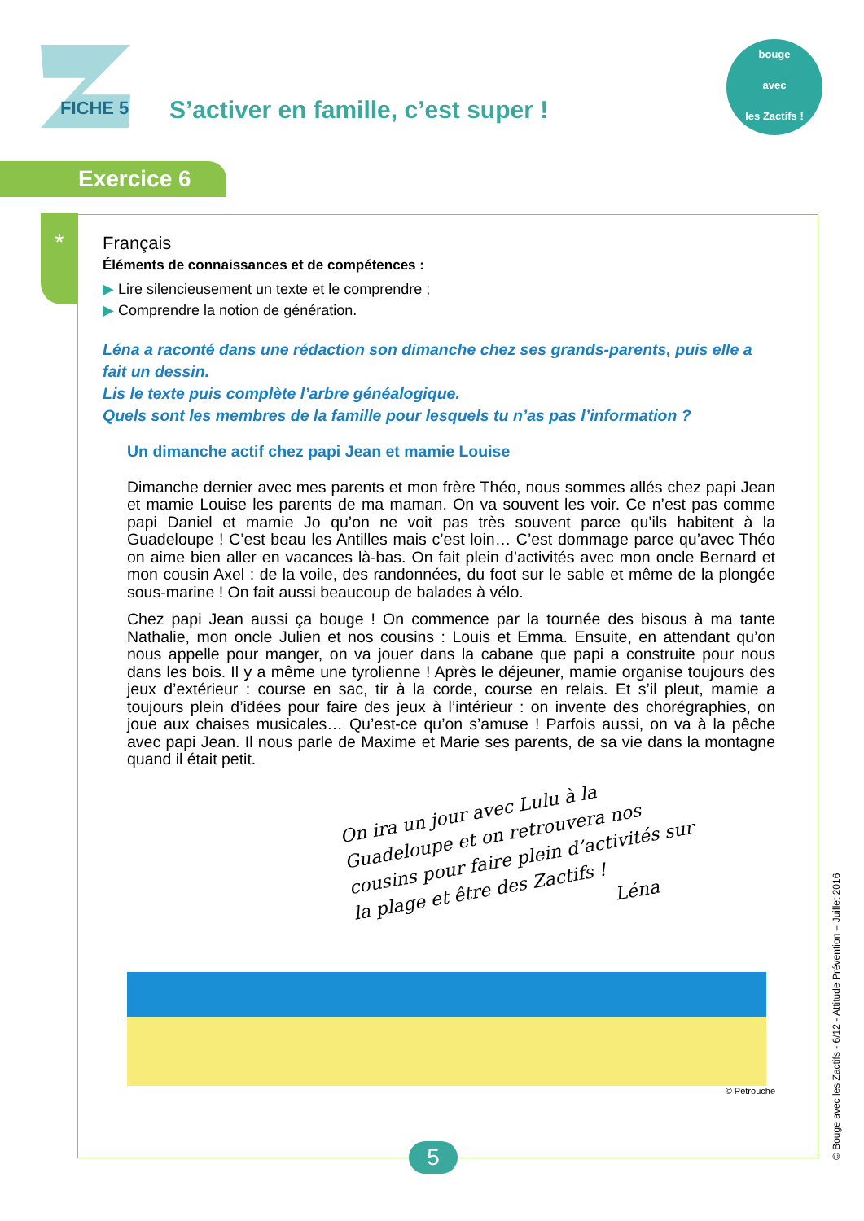FICHE 5
S’activer en famille, c’est super !
bouge
avec
les Zactifs !
Exercice 6
*
Français
Éléments de connaissances et de compétences :
▶ Lire silencieusement un texte et le comprendre ;
▶ Comprendre la notion de génération.
Léna a raconté dans une rédaction son dimanche chez ses grands-parents, puis elle a fait un dessin.
Lis le texte puis complète l’arbre généalogique.
Quels sont les membres de la famille pour lesquels tu n’as pas l’information ?
Un dimanche actif chez papi Jean et mamie Louise
Dimanche dernier avec mes parents et mon frère Théo, nous sommes allés chez papi Jean et mamie Louise les parents de ma maman. On va souvent les voir. Ce n’est pas comme papi Daniel et mamie Jo qu’on ne voit pas très souvent parce qu’ils habitent à la Guadeloupe ! C’est beau les Antilles mais c’est loin… C’est dommage parce qu’avec Théo on aime bien aller en vacances là-bas. On fait plein d’activités avec mon oncle Bernard et mon cousin Axel : de la voile, des randonnées, du foot sur le sable et même de la plongée sous-marine ! On fait aussi beaucoup de balades à vélo.
Chez papi Jean aussi ça bouge ! On commence par la tournée des bisous à ma tante Nathalie, mon oncle Julien et nos cousins : Louis et Emma. Ensuite, en attendant qu’on nous appelle pour manger, on va jouer dans la cabane que papi a construite pour nous dans les bois. Il y a même une tyrolienne ! Après le déjeuner, mamie organise toujours des jeux d’extérieur : course en sac, tir à la corde, course en relais. Et s’il pleut, mamie a toujours plein d’idées pour faire des jeux à l’intérieur : on invente des chorégraphies, on joue aux chaises musicales… Qu’est-ce qu’on s’amuse ! Parfois aussi, on va à la pêche avec papi Jean. Il nous parle de Maxime et Marie ses parents, de sa vie dans la montagne quand il était petit.
On ira un jour avec Lulu à la Guadeloupe et on retrouvera nos cousins pour faire plein d’activités sur la plage et être des Zactifs !
Léna
© Pétrouche
5 © Bouge avec les Zactifs - 6/12 - Attitude Prévention – Juillet 2016